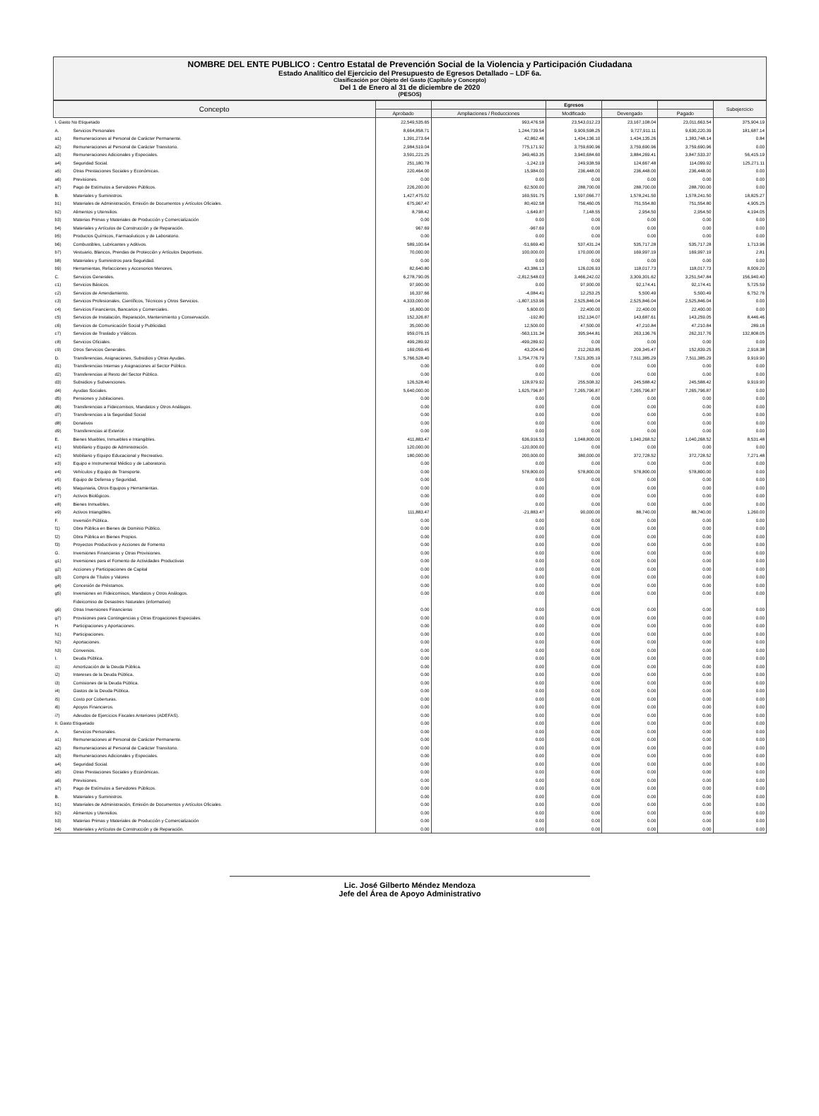NOMBRE DEL ENTE PUBLICO : Centro Estatal de Prevención Social de la Violencia y Participación Ciudadana
Estado Analítico del Ejercicio del Presupuesto de Egresos Detallado – LDF 6a.
Clasificación por Objeto del Gasto (Capítulo y Concepto)
Del 1 de Enero al 31 de diciembre de 2020
(PESOS)
| Concepto | | | | Egresos | | | Subejercicio |
| --- | --- | --- | --- | --- | --- | --- | --- |
| | | Aprobado | Ampliaciones / Reducciones | Modificado | Devengado | Pagado | |
| I. Gasto No Etiquetado | | 22,549,535.65 | 993,476.58 | 23,543,012.23 | 23,167,108.04 | 23,011,663.54 | 375,904.19 |
| A. | Servicios Personales | 8,664,858.71 | 1,244,739.54 | 9,909,598.25 | 9,727,911.11 | 9,630,220.39 | 181,687.14 |
| a1) | Remuneraciones al Personal de Carácter Permanente. | 1,391,273.64 | 42,862.46 | 1,434,136.10 | 1,434,135.26 | 1,383,748.14 | 0.84 |
| a2) | Remuneraciones al Personal de Carácter Transitorio. | 2,984,519.04 | 775,171.92 | 3,759,690.96 | 3,759,690.96 | 3,759,690.96 | 0.00 |
| a3) | Remuneraciones Adicionales y Especiales. | 3,591,221.25 | 349,463.35 | 3,940,684.60 | 3,884,269.41 | 3,847,533.37 | 56,415.19 |
| a4) | Seguridad Social. | 251,180.78 | -1,242.19 | 249,938.59 | 124,667.48 | 114,099.92 | 125,271.11 |
| a5) | Otras Prestaciones Sociales y Económicas. | 220,464.00 | 15,984.00 | 236,448.00 | 236,448.00 | 236,448.00 | 0.00 |
| a6) | Previsiones. | 0.00 | 0.00 | 0.00 | 0.00 | 0.00 | 0.00 |
| a7) | Pago de Estímulos a Servidores Públicos. | 226,200.00 | 62,500.00 | 288,700.00 | 288,700.00 | 288,700.00 | 0.00 |
| B. | Materiales y Suministros. | 1,427,475.02 | 169,591.75 | 1,597,066.77 | 1,578,241.50 | 1,578,241.50 | 18,825.27 |
| b1) | Materiales de Administración, Emisión de Documentos y Artículos Oficiales. | 675,967.47 | 80,492.58 | 756,460.05 | 751,554.80 | 751,554.80 | 4,905.25 |
| b2) | Alimentos y Utensilios. | 8,798.42 | -1,649.87 | 7,148.55 | 2,954.50 | 2,954.50 | 4,194.05 |
| b3) | Materias Primas y Materiales de Producción y Comercialización | 0.00 | 0.00 | 0.00 | 0.00 | 0.00 | 0.00 |
| b4) | Materiales y Artículos de Construcción y de Reparación. | 967.69 | -967.69 | 0.00 | 0.00 | 0.00 | 0.00 |
| b5) | Productos Químicos, Farmacéuticos y de Laboratorio. | 0.00 | 0.00 | 0.00 | 0.00 | 0.00 | 0.00 |
| b6) | Combustibles, Lubricantes y Aditivos. | 589,100.64 | -51,669.40 | 537,431.24 | 535,717.28 | 535,717.28 | 1,713.96 |
| b7) | Vestuario, Blancos, Prendas de Protección y Artículos Deportivos. | 70,000.00 | 100,000.00 | 170,000.00 | 169,997.19 | 169,997.19 | 2.81 |
| b8) | Materiales y Suministros para Seguridad. | 0.00 | 0.00 | 0.00 | 0.00 | 0.00 | 0.00 |
| b9) | Herramientas, Refacciones y Accesorios Menores. | 82,640.80 | 43,386.13 | 126,026.93 | 118,017.73 | 118,017.73 | 8,009.20 |
| C. | Servicios Generales. | 6,278,790.05 | -2,812,548.03 | 3,466,242.02 | 3,309,301.62 | 3,251,547.84 | 156,940.40 |
| c1) | Servicios Básicos. | 97,900.00 | 0.00 | 97,900.00 | 92,174.41 | 92,174.41 | 5,725.59 |
| c2) | Servicios de Arrendamiento. | 16,337.66 | -4,084.41 | 12,253.25 | 5,500.49 | 5,500.49 | 6,752.76 |
| c3) | Servicios Profesionales, Científicos, Técnicos y Otros Servicios. | 4,333,000.00 | -1,807,153.96 | 2,525,846.04 | 2,525,846.04 | 2,525,846.04 | 0.00 |
| c4) | Servicios Financieros, Bancarios y Comerciales. | 16,800.00 | 5,600.00 | 22,400.00 | 22,400.00 | 22,400.00 | 0.00 |
| c5) | Servicios de Instalación, Reparación, Mantenimiento y Conservación. | 152,326.87 | -192.80 | 152,134.07 | 143,687.61 | 143,259.05 | 8,446.46 |
| c6) | Servicios de Comunicación Social y Publicidad. | 35,000.00 | 12,500.00 | 47,500.00 | 47,210.84 | 47,210.84 | 289.16 |
| c7) | Servicios de Traslado y Viáticos. | 959,076.15 | -563,131.34 | 395,944.81 | 263,136.76 | 262,317.76 | 132,808.05 |
| c8) | Servicios Oficiales. | 499,289.92 | -499,289.92 | 0.00 | 0.00 | 0.00 | 0.00 |
| c9) | Otros Servicios Generales. | 169,059.45 | 43,204.40 | 212,263.85 | 209,345.47 | 152,839.25 | 2,918.38 |
| D. | Transferencias, Asignaciones, Subsidios y Otras Ayudas. | 5,766,528.40 | 1,754,776.79 | 7,521,305.19 | 7,511,385.29 | 7,511,385.29 | 9,919.90 |
| d1) | Transferencias Internas y Asignaciones al Sector Público. | 0.00 | 0.00 | 0.00 | 0.00 | 0.00 | 0.00 |
| d2) | Transferencias al Resto del Sector Público. | 0.00 | 0.00 | 0.00 | 0.00 | 0.00 | 0.00 |
| d3) | Subsidios y Subvenciones. | 126,528.40 | 128,979.92 | 255,508.32 | 245,588.42 | 245,588.42 | 9,919.90 |
| d4) | Ayudas Sociales. | 5,640,000.00 | 1,625,796.87 | 7,265,796.87 | 7,265,796.87 | 7,265,796.87 | 0.00 |
| d5) | Pensiones y Jubilaciones. | 0.00 | 0.00 | 0.00 | 0.00 | 0.00 | 0.00 |
| d6) | Transferencias a Fideicomisos, Mandatos y Otros Análogos. | 0.00 | 0.00 | 0.00 | 0.00 | 0.00 | 0.00 |
| d7) | Transferencias a la Seguridad Social | 0.00 | 0.00 | 0.00 | 0.00 | 0.00 | 0.00 |
| d8) | Donativos | 0.00 | 0.00 | 0.00 | 0.00 | 0.00 | 0.00 |
| d9) | Transferencias al Exterior. | 0.00 | 0.00 | 0.00 | 0.00 | 0.00 | 0.00 |
| E. | Bienes Muebles, Inmuebles e Intangibles. | 411,883.47 | 636,916.53 | 1,048,800.00 | 1,040,268.52 | 1,040,268.52 | 8,531.48 |
| e1) | Mobiliario y Equipo de Administración. | 120,000.00 | -120,000.00 | 0.00 | 0.00 | 0.00 | 0.00 |
| e2) | Mobiliario y Equipo Educacional y Recreativo. | 180,000.00 | 200,000.00 | 380,000.00 | 372,728.52 | 372,728.52 | 7,271.48 |
| e3) | Equipo e Instrumental Médico y de Laboratorio. | 0.00 | 0.00 | 0.00 | 0.00 | 0.00 | 0.00 |
| e4) | Vehículos y Equipo de Transporte. | 0.00 | 578,800.00 | 578,800.00 | 578,800.00 | 578,800.00 | 0.00 |
| e5) | Equipo de Defensa y Seguridad. | 0.00 | 0.00 | 0.00 | 0.00 | 0.00 | 0.00 |
| e6) | Maquinaria, Otros Equipos y Herramientas. | 0.00 | 0.00 | 0.00 | 0.00 | 0.00 | 0.00 |
| e7) | Activos Biológicos. | 0.00 | 0.00 | 0.00 | 0.00 | 0.00 | 0.00 |
| e8) | Bienes Inmuebles. | 0.00 | 0.00 | 0.00 | 0.00 | 0.00 | 0.00 |
| e9) | Activos Intangibles. | 111,883.47 | -21,883.47 | 90,000.00 | 88,740.00 | 88,740.00 | 1,260.00 |
| F. | Inversión Pública. | 0.00 | 0.00 | 0.00 | 0.00 | 0.00 | 0.00 |
| f1) | Obra Pública en Bienes de Dominio Público. | 0.00 | 0.00 | 0.00 | 0.00 | 0.00 | 0.00 |
| f2) | Obra Pública en Bienes Propios. | 0.00 | 0.00 | 0.00 | 0.00 | 0.00 | 0.00 |
| f3) | Proyectos Productivos y Acciones de Fomento | 0.00 | 0.00 | 0.00 | 0.00 | 0.00 | 0.00 |
| G. | Inversiones Financieras y Otras Provisiones. | 0.00 | 0.00 | 0.00 | 0.00 | 0.00 | 0.00 |
| g1) | Inversiones para el Fomento de Actividades Productivas | 0.00 | 0.00 | 0.00 | 0.00 | 0.00 | 0.00 |
| g2) | Acciones y Participaciones de Capital | 0.00 | 0.00 | 0.00 | 0.00 | 0.00 | 0.00 |
| g3) | Compra de Títulos y Valores | 0.00 | 0.00 | 0.00 | 0.00 | 0.00 | 0.00 |
| g4) | Concesión de Préstamos. | 0.00 | 0.00 | 0.00 | 0.00 | 0.00 | 0.00 |
| g5) | Inversiones en Fideicomisos, Mandatos y Otros Análogos. | 0.00 | 0.00 | 0.00 | 0.00 | 0.00 | 0.00 |
| | Fideicomiso de Desastres Naturales (informativo) | | | | | | |
| g6) | Otras Inversiones Financieras | 0.00 | 0.00 | 0.00 | 0.00 | 0.00 | 0.00 |
| g7) | Provisiones para Contingencias y Otras Erogaciones Especiales. | 0.00 | 0.00 | 0.00 | 0.00 | 0.00 | 0.00 |
| H. | Participaciones y Aportaciones. | 0.00 | 0.00 | 0.00 | 0.00 | 0.00 | 0.00 |
| h1) | Participaciones. | 0.00 | 0.00 | 0.00 | 0.00 | 0.00 | 0.00 |
| h2) | Aportaciones. | 0.00 | 0.00 | 0.00 | 0.00 | 0.00 | 0.00 |
| h3) | Convenios. | 0.00 | 0.00 | 0.00 | 0.00 | 0.00 | 0.00 |
| I. | Deuda Pública. | 0.00 | 0.00 | 0.00 | 0.00 | 0.00 | 0.00 |
| i1) | Amortización de la Deuda Pública. | 0.00 | 0.00 | 0.00 | 0.00 | 0.00 | 0.00 |
| i2) | Intereses de la Deuda Pública. | 0.00 | 0.00 | 0.00 | 0.00 | 0.00 | 0.00 |
| i3) | Comisiones de la Deuda Pública. | 0.00 | 0.00 | 0.00 | 0.00 | 0.00 | 0.00 |
| i4) | Gastos de la Deuda Pública. | 0.00 | 0.00 | 0.00 | 0.00 | 0.00 | 0.00 |
| i5) | Costo por Coberturas. | 0.00 | 0.00 | 0.00 | 0.00 | 0.00 | 0.00 |
| i6) | Apoyos Financieros. | 0.00 | 0.00 | 0.00 | 0.00 | 0.00 | 0.00 |
| i7) | Adeudos de Ejercicios Fiscales Anteriores (ADEFAS). | 0.00 | 0.00 | 0.00 | 0.00 | 0.00 | 0.00 |
| II. Gasto Etiquetado | | 0.00 | 0.00 | 0.00 | 0.00 | 0.00 | 0.00 |
| A. | Servicios Personales. | 0.00 | 0.00 | 0.00 | 0.00 | 0.00 | 0.00 |
| a1) | Remuneraciones al Personal de Carácter Permanente. | 0.00 | 0.00 | 0.00 | 0.00 | 0.00 | 0.00 |
| a2) | Remuneraciones al Personal de Carácter Transitorio. | 0.00 | 0.00 | 0.00 | 0.00 | 0.00 | 0.00 |
| a3) | Remuneraciones Adicionales y Especiales. | 0.00 | 0.00 | 0.00 | 0.00 | 0.00 | 0.00 |
| a4) | Seguridad Social. | 0.00 | 0.00 | 0.00 | 0.00 | 0.00 | 0.00 |
| a5) | Otras Prestaciones Sociales y Económicas. | 0.00 | 0.00 | 0.00 | 0.00 | 0.00 | 0.00 |
| a6) | Previsiones. | 0.00 | 0.00 | 0.00 | 0.00 | 0.00 | 0.00 |
| a7) | Pago de Estímulos a Servidores Públicos. | 0.00 | 0.00 | 0.00 | 0.00 | 0.00 | 0.00 |
| B. | Materiales y Suministros. | 0.00 | 0.00 | 0.00 | 0.00 | 0.00 | 0.00 |
| b1) | Materiales de Administración, Emisión de Documentos y Artículos Oficiales. | 0.00 | 0.00 | 0.00 | 0.00 | 0.00 | 0.00 |
| b2) | Alimentos y Utensilios. | 0.00 | 0.00 | 0.00 | 0.00 | 0.00 | 0.00 |
| b3) | Materias Primas y Materiales de Producción y Comercialización | 0.00 | 0.00 | 0.00 | 0.00 | 0.00 | 0.00 |
| b4) | Materiales y Artículos de Construcción y de Reparación. | 0.00 | 0.00 | 0.00 | 0.00 | 0.00 | 0.00 |
Lic. José Gilberto Méndez Mendoza
Jefe del Área de Apoyo Administrativo